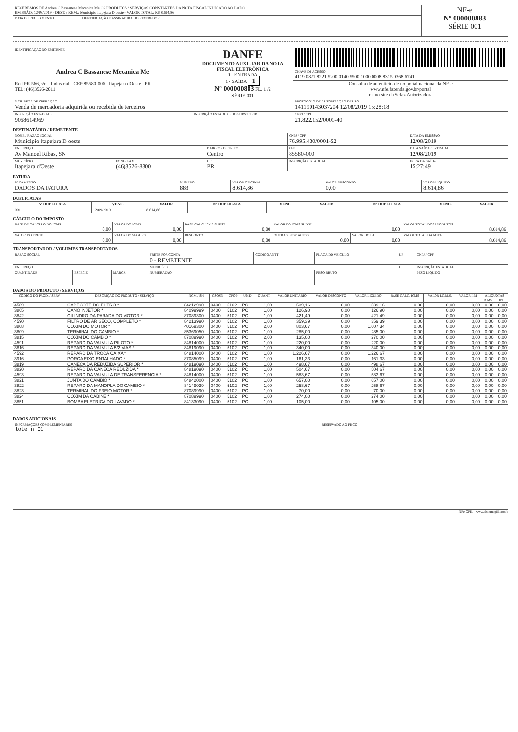| RECEBEMOS DE Andrea C Bassanese Mecanica Me OS PRODUTOS / SERVIÇOS CONSTANTES DA NOTA FISCAL INDICADO AO LADO EMISSÃO: 12/08/2019 - DEST. / REM.: Municipio Itapejara D oeste - VALOR TOTAL: R$ 8.614,86 | | NF-e Nº 000000883 SÉRIE 001 |
| DATA DE RECEBIMENTO | IDENTIFICAÇÃO E ASSINATURA DO RECEBEDOR | |
| IDENTIFICAÇAO DO EMITENTE Andrea C Bassanese Mecanica Me Rod PR 566, s/n - Industrial - CEP:85580-000 - Itapejara dOeste - PR TEL: (46)3526-2011 | DANFE DOCUMENTO AUXILIAR DA NOTA FISCAL ELETRÔNICA 0 - ENTRADA 1 - SAÍDA 1 Nº 000000883 FL. 1 /2 SÉRIE 001 | |
| | | CHAVE DE ACESSO 4119 0821 8221 5200 0140 5500 1000 0008 8315 0368 6741 |
| | | Consulta de autenticidade no portal nacional da NF-e www.nfe.fazenda.gov.br/portal ou no site da Sefaz Autorizadora |
| NATUREZA DE OPERAÇÃO Venda de mercadoria adquirida ou recebida de terceiros | | PROTOCOLO DE AUTORIZAÇÃO DE USO 141190143037204 12/08/2019 15:28:18 |
| INSCRIÇÃO ESTADUAL 9068614969 | INSCRIÇÃO ESTADUAL DO SUBST. TRIB. | CNPJ / CPF 21.822.152/0001-40 |
DESTINATÁRIO / REMETENTE
| NOME / RAZÃO SOCIAL Municipio Itapejara D oeste | | | | CNPJ / CPF 76.995.430/0001-52 | DATA DA EMISSÃO 12/08/2019 |
| ENDEREÇO Av Manoel Ribas, SN | | BAIRRO / DISTRITO Centro | | CEP 85580-000 | DATA SAÍDA / ENTRADA 12/08/2019 |
| MUNICÍPIO Itapejara d'Oeste | FONE / FAX (46)3526-8300 | UF PR | INSCRIÇÃO ESTADUAL | | HORA DA SAÍDA 15:27:49 |
FATURA
| PAGAMENTO DADOS DA FATURA | NÚMERO 883 | VALOR ORIGINAL 8.614,86 | VALOR DESCONTO 0,00 | VALOR LÍQUIDO 8.614,86 |
DUPLICATAS
| Nº DUPLICATA | VENC. | VALOR | Nº DUPLICATA | VENC. | VALOR | Nº DUPLICATA | VENC. | VALOR |
| --- | --- | --- | --- | --- | --- | --- | --- | --- |
| 001 | 12/09/2019 | 8.614,86 | | | | | | |
CÁLCULO DO IMPOSTO
| BASE DE CÁLCULO DO ICMS 0,00 | VALOR DO ICMS 0,00 | BASE CÁLC. ICMS SUBST. 0,00 | VALOR DO ICMS SUBST. 0,00 | | VALOR TOTAL DOS PRODUTOS 8.614,86 |
| VALOR DO FRETE 0,00 | VALOR DO SEGURO 0,00 | DESCONTO 0,00 | OUTRAS DESP. ACESS. 0,00 | VALOR DO IPI 0,00 | VALOR TOTAL DA NOTA 8.614,86 |
TRANSPORTADOR / VOLUMES TRANSPORTADOS
| RAZÃO SOCIAL | | | FRETE POR CONTA 0 - REMETENTE | CÓDIGO ANTT | PLACA DO VEÍCULO | UF | CNPJ / CPF |
| ENDEREÇO | | | MUNICÍPIO | | | UF | INSCRIÇÃO ESTADUAL |
| QUANTIDADE | ESPÉCIE | MARCA | NUMERAÇÃO | | PESO BRUTO | | PESO LÍQUIDO |
DADOS DO PRODUTO / SERVIÇOS
| CÓDIGO DO PROD. / SERV. | DESCRIÇÃO DO PRODUTO / SERVIÇO | NCM / SH | CSOSN | CFOP | UNID. | QUANT. | VALOR UNITÁRIO | VALOR DESCONTO | VALOR LÍQUIDO | BASE CÁLC. ICMS | VALOR I.C.M.S. | VALOR I.P.I. | ALÍQUOTAS | |
| --- | --- | --- | --- | --- | --- | --- | --- | --- | --- | --- | --- | --- | --- | --- |
| | | | | | | | | | | | | | ICMS | IPI |
| 4589 | CABECOTE DO FILTRO * | 84212990 | 0400 | 5102 | PC | 1,00 | 539,16 | 0,00 | 539,16 | 0,00 | 0,00 | 0,00 | 0,00 | 0,00 |
| 3865 | CANO INJETOR * | 84099999 | 0400 | 5102 | PC | 1,00 | 126,90 | 0,00 | 126,90 | 0,00 | 0,00 | 0,00 | 0,00 | 0,00 |
| 3842 | CILINDRO DA PARADA DO MOTOR * | 87089300 | 0400 | 5102 | PC | 1,00 | 421,49 | 0,00 | 421,49 | 0,00 | 0,00 | 0,00 | 0,00 | 0,00 |
| 4590 | FILTRO DE AR SECO, COMPLETO * | 84213990 | 0400 | 5102 | PC | 1,00 | 359,39 | 0,00 | 359,39 | 0,00 | 0,00 | 0,00 | 0,00 | 0,00 |
| 3808 | COXIM DO MOTOR * | 40169300 | 0400 | 5102 | PC | 2,00 | 803,67 | 0,00 | 1.607,34 | 0,00 | 0,00 | 0,00 | 0,00 | 0,00 |
| 3809 | TERMINAL DO CAMBIO * | 85369050 | 0400 | 5102 | PC | 1,00 | 285,00 | 0,00 | 285,00 | 0,00 | 0,00 | 0,00 | 0,00 | 0,00 |
| 3815 | COXIM DO CAMBIO * | 87089990 | 0400 | 5102 | PC | 2,00 | 135,00 | 0,00 | 270,00 | 0,00 | 0,00 | 0,00 | 0,00 | 0,00 |
| 4591 | REPARO DA VALVULA PILOTO * | 84814000 | 0400 | 5102 | PC | 1,00 | 220,00 | 0,00 | 220,00 | 0,00 | 0,00 | 0,00 | 0,00 | 0,00 |
| 3816 | REPARO DA VALVULA 5/2 VIAS * | 84819090 | 0400 | 5102 | PC | 1,00 | 340,00 | 0,00 | 340,00 | 0,00 | 0,00 | 0,00 | 0,00 | 0,00 |
| 4592 | REPARO DA TROCA CAIXA * | 84814000 | 0400 | 5102 | PC | 1,00 | 1.226,67 | 0,00 | 1.226,67 | 0,00 | 0,00 | 0,00 | 0,00 | 0,00 |
| 3916 | PORCA EIXO ENTALHADO * | 87085099 | 0400 | 5102 | PC | 1,00 | 161,33 | 0,00 | 161,33 | 0,00 | 0,00 | 0,00 | 0,00 | 0,00 |
| 3819 | CANECA DA REDUZIDA SUPERIOR * | 84819090 | 0400 | 5102 | PC | 1,00 | 498,67 | 0,00 | 498,67 | 0,00 | 0,00 | 0,00 | 0,00 | 0,00 |
| 3820 | REPARO DA CANECA REDUZIDA * | 84819090 | 0400 | 5102 | PC | 1,00 | 504,67 | 0,00 | 504,67 | 0,00 | 0,00 | 0,00 | 0,00 | 0,00 |
| 4593 | REPARO DA VALVULA DE TRANSFERENCIA * | 84814000 | 0400 | 5102 | PC | 1,00 | 583,67 | 0,00 | 583,67 | 0,00 | 0,00 | 0,00 | 0,00 | 0,00 |
| 3821 | JUNTA DO CAMBIO * | 84842000 | 0400 | 5102 | PC | 1,00 | 657,00 | 0,00 | 657,00 | 0,00 | 0,00 | 0,00 | 0,00 | 0,00 |
| 3822 | REPARO DA MANOPLA DO CAMBIO * | 84149039 | 0400 | 5102 | PC | 1,00 | 258,67 | 0,00 | 258,67 | 0,00 | 0,00 | 0,00 | 0,00 | 0,00 |
| 3823 | TERMINAL DO FREIO MOTOR * | 87089990 | 0400 | 5102 | PC | 1,00 | 70,00 | 0,00 | 70,00 | 0,00 | 0,00 | 0,00 | 0,00 | 0,00 |
| 3824 | COXIM DA CABINE * | 87089990 | 0400 | 5102 | PC | 1,00 | 274,00 | 0,00 | 274,00 | 0,00 | 0,00 | 0,00 | 0,00 | 0,00 |
| 3851 | BOMBA ELETRICA DO LAVADO * | 84133090 | 0400 | 5102 | PC | 1,00 | 105,00 | 0,00 | 105,00 | 0,00 | 0,00 | 0,00 | 0,00 | 0,00 |
DADOS ADICIONAIS
| INFORMAÇÕES COMPLEMENTARES lote n 01 | RESERVADO AO FISCO |
NFe GFIL - www.sistemagfil.com.b